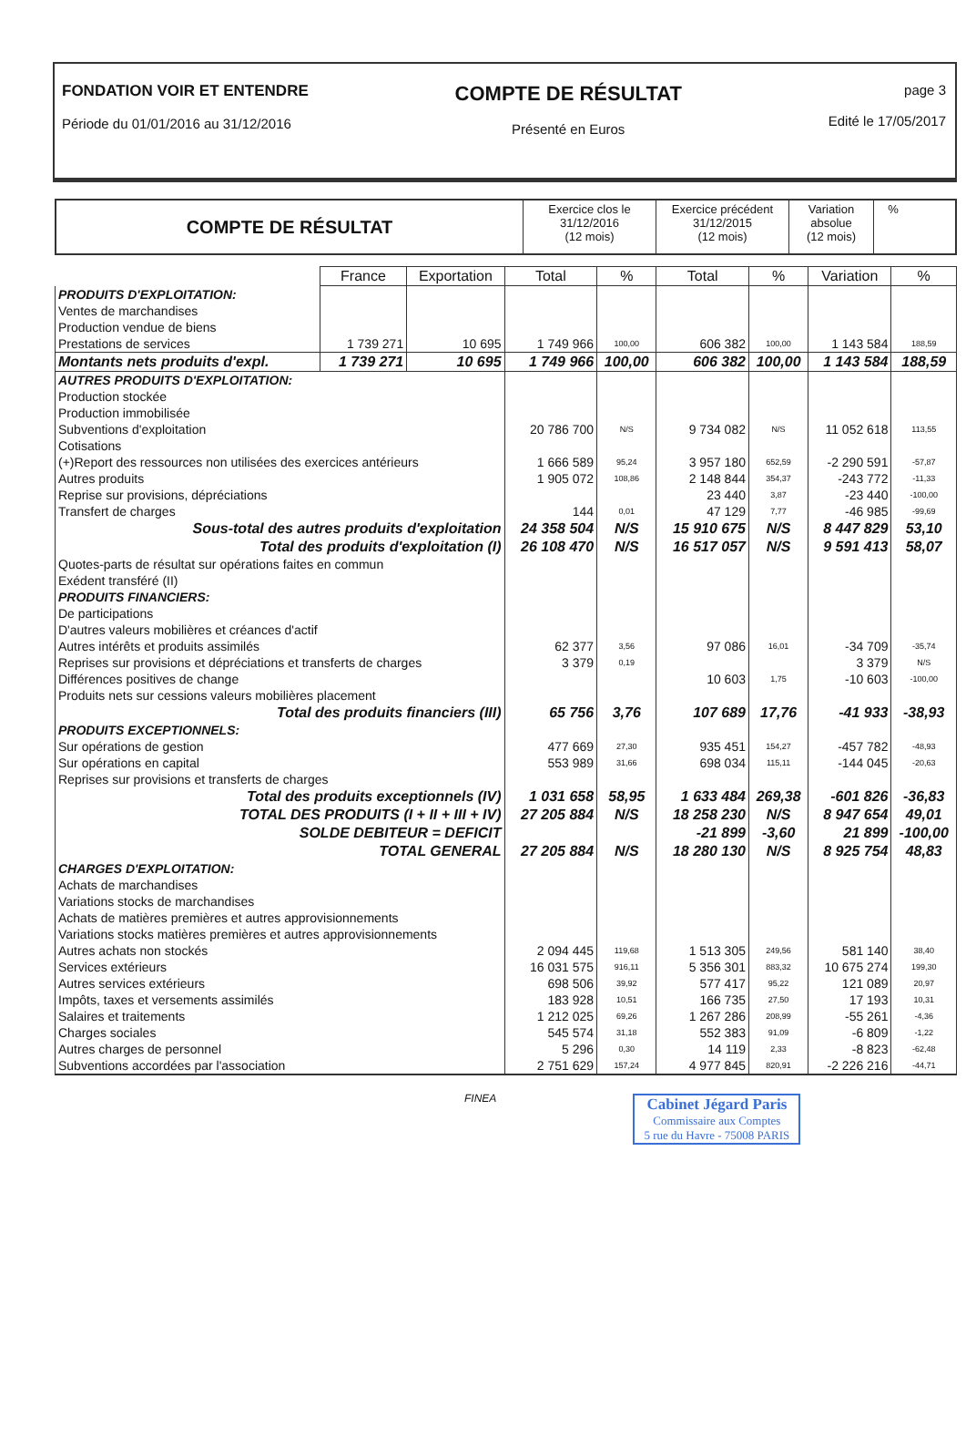FONDATION VOIR ET ENTENDRE
Période du 01/01/2016 au 31/12/2016
COMPTE DE RÉSULTAT
Présenté en Euros
page 3
Edité le 17/05/2017
COMPTE DE RÉSULTAT
Exercice clos le
31/12/2016
(12 mois)
Exercice précédent
31/12/2015
(12 mois)
Variation
absolue
(12 mois)
%
| | France | Exportation | Total | % | Total | % | Variation | % |
| --- | --- | --- | --- | --- | --- | --- | --- | --- |
| PRODUITS D'EXPLOITATION: | | | | | | | | |
| Ventes de marchandises | | | | | | | | |
| Production vendue de biens | | | | | | | | |
| Prestations de services | 1 739 271 | 10 695 | 1 749 966 | 100,00 | 606 382 | 100,00 | 1 143 584 | 188,59 |
| Montants nets produits d'expl. | 1 739 271 | 10 695 | 1 749 966 | 100,00 | 606 382 | 100,00 | 1 143 584 | 188,59 |
| AUTRES PRODUITS D'EXPLOITATION: | | | | | | | | |
| Production stockée | | | | | | | | |
| Production immobilisée | | | | | | | | |
| Subventions d'exploitation | | | 20 786 700 | N/S | 9 734 082 | N/S | 11 052 618 | 113,55 |
| Cotisations | | | | | | | | |
| (+)Report des ressources non utilisées des exercices antérieurs | | | 1 666 589 | 95,24 | 3 957 180 | 652,59 | -2 290 591 | -57,87 |
| Autres produits | | | 1 905 072 | 108,86 | 2 148 844 | 354,37 | -243 772 | -11,33 |
| Reprise sur provisions, dépréciations | | | | | 23 440 | 3,87 | -23 440 | -100,00 |
| Transfert de charges | | | 144 | 0,01 | 47 129 | 7,77 | -46 985 | -99,69 |
| Sous-total des autres produits d'exploitation | | | 24 358 504 | N/S | 15 910 675 | N/S | 8 447 829 | 53,10 |
| Total des produits d'exploitation (I) | | | 26 108 470 | N/S | 16 517 057 | N/S | 9 591 413 | 58,07 |
| Quotes-parts de résultat sur opérations faites en commun | | | | | | | | |
| Exédent transféré (II) | | | | | | | | |
| PRODUITS FINANCIERS: | | | | | | | | |
| De participations | | | | | | | | |
| D'autres valeurs mobilières et créances d'actif | | | | | | | | |
| Autres intérêts et produits assimilés | | | 62 377 | 3,56 | 97 086 | 16,01 | -34 709 | -35,74 |
| Reprises sur provisions et dépréciations et transferts de charges | | | 3 379 | 0,19 | | | 3 379 | N/S |
| Différences positives de change | | | | | 10 603 | 1,75 | -10 603 | -100,00 |
| Produits nets sur cessions valeurs mobilières placement | | | | | | | | |
| Total des produits financiers (III) | | | 65 756 | 3,76 | 107 689 | 17,76 | -41 933 | -38,93 |
| PRODUITS EXCEPTIONNELS: | | | | | | | | |
| Sur opérations de gestion | | | 477 669 | 27,30 | 935 451 | 154,27 | -457 782 | -48,93 |
| Sur opérations en capital | | | 553 989 | 31,66 | 698 034 | 115,11 | -144 045 | -20,63 |
| Reprises sur provisions et transferts de charges | | | | | | | | |
| Total des produits exceptionnels (IV) | | | 1 031 658 | 58,95 | 1 633 484 | 269,38 | -601 826 | -36,83 |
| TOTAL DES PRODUITS (I + II + III + IV) | | | 27 205 884 | N/S | 18 258 230 | N/S | 8 947 654 | 49,01 |
| SOLDE DEBITEUR = DEFICIT | | | | | -21 899 | -3,60 | 21 899 | -100,00 |
| TOTAL GENERAL | | | 27 205 884 | N/S | 18 280 130 | N/S | 8 925 754 | 48,83 |
| CHARGES D'EXPLOITATION: | | | | | | | | |
| Achats de marchandises | | | | | | | | |
| Variations stocks de marchandises | | | | | | | | |
| Achats de matières premières et autres approvisionnements | | | | | | | | |
| Variations stocks matières premières et autres approvisionnements | | | | | | | | |
| Autres achats non stockés | | | 2 094 445 | 119,68 | 1 513 305 | 249,56 | 581 140 | 38,40 |
| Services extérieurs | | | 16 031 575 | 916,11 | 5 356 301 | 883,32 | 10 675 274 | 199,30 |
| Autres services extérieurs | | | 698 506 | 39,92 | 577 417 | 95,22 | 121 089 | 20,97 |
| Impôts, taxes et versements assimilés | | | 183 928 | 10,51 | 166 735 | 27,50 | 17 193 | 10,31 |
| Salaires et traitements | | | 1 212 025 | 69,26 | 1 267 286 | 208,99 | -55 261 | -4,36 |
| Charges sociales | | | 545 574 | 31,18 | 552 383 | 91,09 | -6 809 | -1,22 |
| Autres charges de personnel | | | 5 296 | 0,30 | 14 119 | 2,33 | -8 823 | -62,48 |
| Subventions accordées par l'association | | | 2 751 629 | 157,24 | 4 977 845 | 820,91 | -2 226 216 | -44,71 |
FINEA
Cabinet Jégard Paris
Commissaire aux Comptes
5 rue du Havre - 75008 PARIS